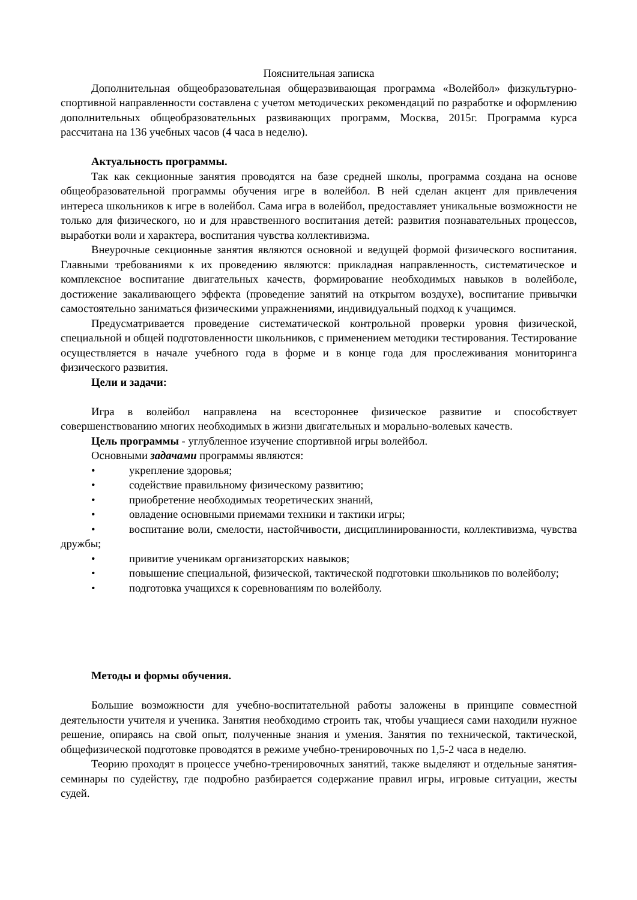Пояснительная записка
Дополнительная общеобразовательная общеразвивающая программа «Волейбол» физкультурно-спортивной направленности составлена с учетом методических рекомендаций по разработке и оформлению дополнительных общеобразовательных развивающих программ, Москва, 2015г. Программа курса рассчитана на 136 учебных часов (4 часа в неделю).
Актуальность программы.
Так как секционные занятия проводятся на базе средней школы, программа создана на основе общеобразовательной программы обучения игре в волейбол. В ней сделан акцент для привлечения интереса школьников к игре в волейбол. Сама игра в волейбол, предоставляет уникальные возможности не только для физического, но и для нравственного воспитания детей: развития познавательных процессов, выработки воли и характера, воспитания чувства коллективизма.
Внеурочные секционные занятия являются основной и ведущей формой физического воспитания. Главными требованиями к их проведению являются: прикладная направленность, систематическое и комплексное воспитание двигательных качеств, формирование необходимых навыков в волейболе, достижение закаливающего эффекта (проведение занятий на открытом воздухе), воспитание привычки самостоятельно заниматься физическими упражнениями, индивидуальный подход к учащимся.
Предусматривается проведение систематической контрольной проверки уровня физической, специальной и общей подготовленности школьников, с применением методики тестирования. Тестирование осуществляется в начале учебного года в форме и в конце года для прослеживания мониторинга физического развития.
Цели и задачи:
Игра в волейбол направлена на всестороннее физическое развитие и способствует совершенствованию многих необходимых в жизни двигательных и морально-волевых качеств.
Цель программы - углубленное изучение спортивной игры волейбол.
Основными задачами программы являются:
• укрепление здоровья;
• содействие правильному физическому развитию;
• приобретение необходимых теоретических знаний,
• овладение основными приемами техники и тактики игры;
• воспитание воли, смелости, настойчивости, дисциплинированности, коллективизма, чувства дружбы;
• привитие ученикам организаторских навыков;
• повышение специальной, физической, тактической подготовки школьников по волейболу;
• подготовка учащихся к соревнованиям по волейболу.
Методы и формы обучения.
Большие возможности для учебно-воспитательной работы заложены в принципе совместной деятельности учителя и ученика. Занятия необходимо строить так, чтобы учащиеся сами находили нужное решение, опираясь на свой опыт, полученные знания и умения. Занятия по технической, тактической, общефизической подготовке проводятся в режиме учебно-тренировочных по 1,5-2 часа в неделю.
Теорию проходят в процессе учебно-тренировочных занятий, также выделяют и отдельные занятия-семинары по судейству, где подробно разбирается содержание правил игры, игровые ситуации, жесты судей.